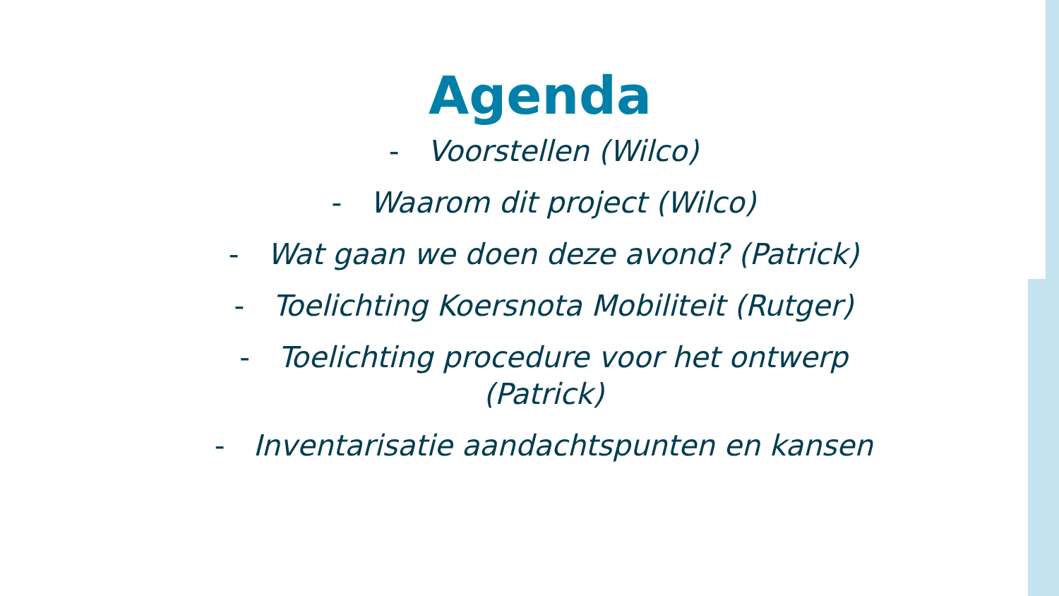Agenda
- Voorstellen (Wilco)
- Waarom dit project (Wilco)
- Wat gaan we doen deze avond? (Patrick)
- Toelichting Koersnota Mobiliteit (Rutger)
- Toelichting procedure voor het ontwerp (Patrick)
- Inventarisatie aandachtspunten en kansen